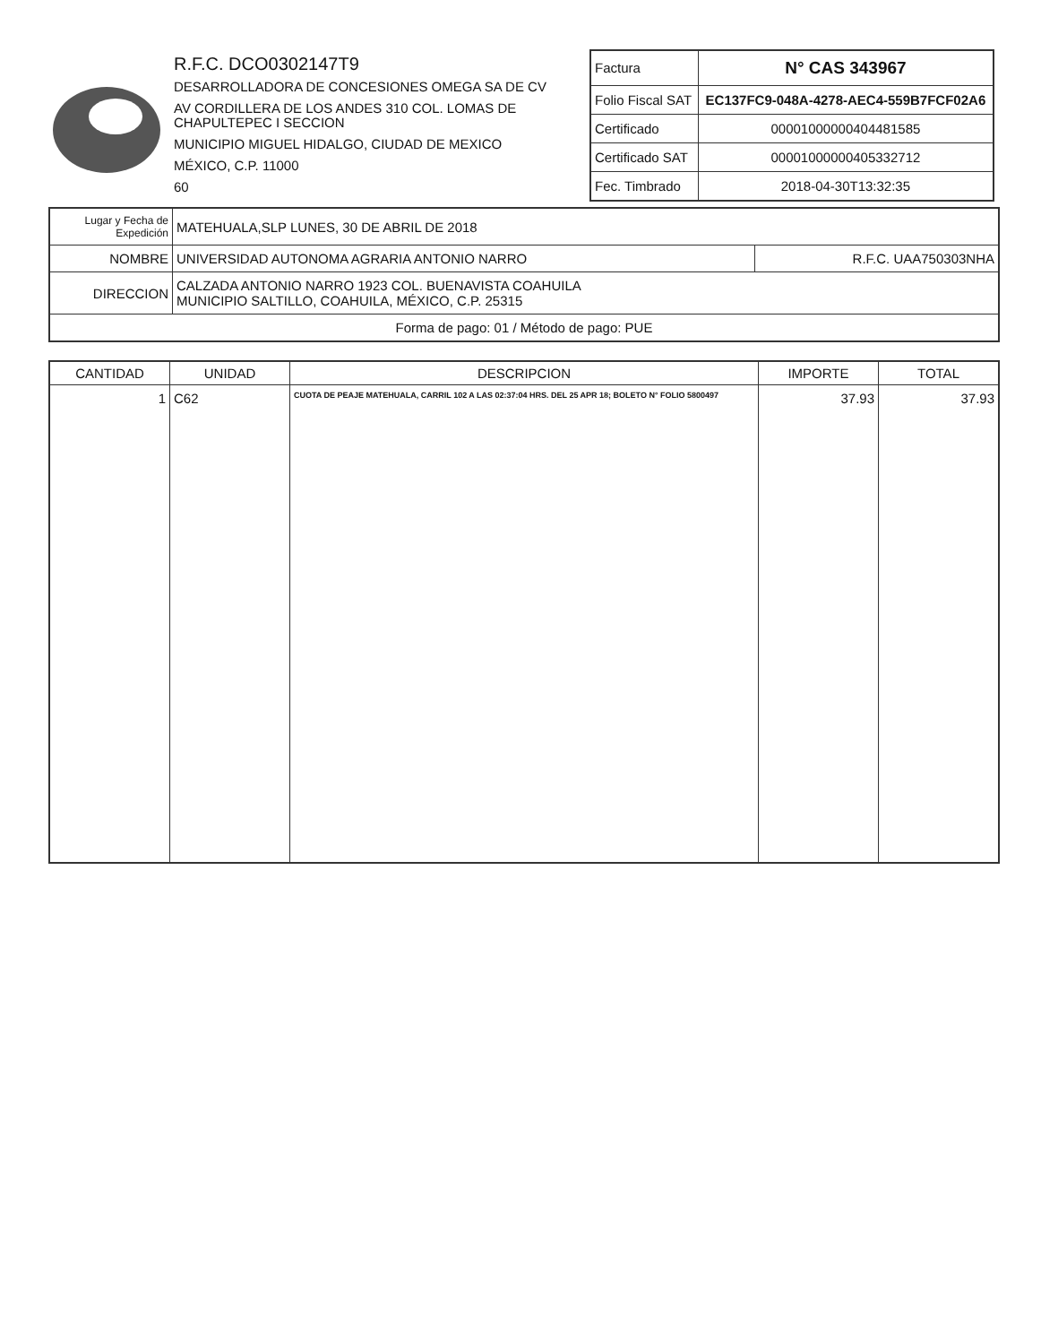R.F.C. DCO0302147T9
DESARROLLADORA DE CONCESIONES OMEGA SA DE CV
AV CORDILLERA DE LOS ANDES 310 COL. LOMAS DE CHAPULTEPEC I SECCION
MUNICIPIO MIGUEL HIDALGO, CIUDAD DE MEXICO
MÉXICO, C.P. 11000
60
| Factura | N° CAS 343967 |
| Folio Fiscal SAT | EC137FC9-048A-4278-AEC4-559B7FCF02A6 |
| Certificado | 00001000000404481585 |
| Certificado SAT | 00001000000405332712 |
| Fec. Timbrado | 2018-04-30T13:32:35 |
| Lugar y Fecha de Expedición | MATEHUALA,SLP LUNES, 30 DE ABRIL DE 2018 | |
| NOMBRE | UNIVERSIDAD AUTONOMA AGRARIA ANTONIO NARRO | R.F.C. UAA750303NHA |
| DIRECCION | CALZADA ANTONIO NARRO 1923 COL. BUENAVISTA COAHUILA MUNICIPIO SALTILLO, COAHUILA, MÉXICO, C.P. 25315 | |
| Forma de pago: 01 / Método de pago: PUE | | |
| CANTIDAD | UNIDAD | DESCRIPCION | IMPORTE | TOTAL |
| --- | --- | --- | --- | --- |
| 1 | C62 | CUOTA DE PEAJE MATEHUALA, CARRIL 102 A LAS 02:37:04 HRS. DEL 25 APR 18; BOLETO N° FOLIO 5800497 | 37.93 | 37.93 |